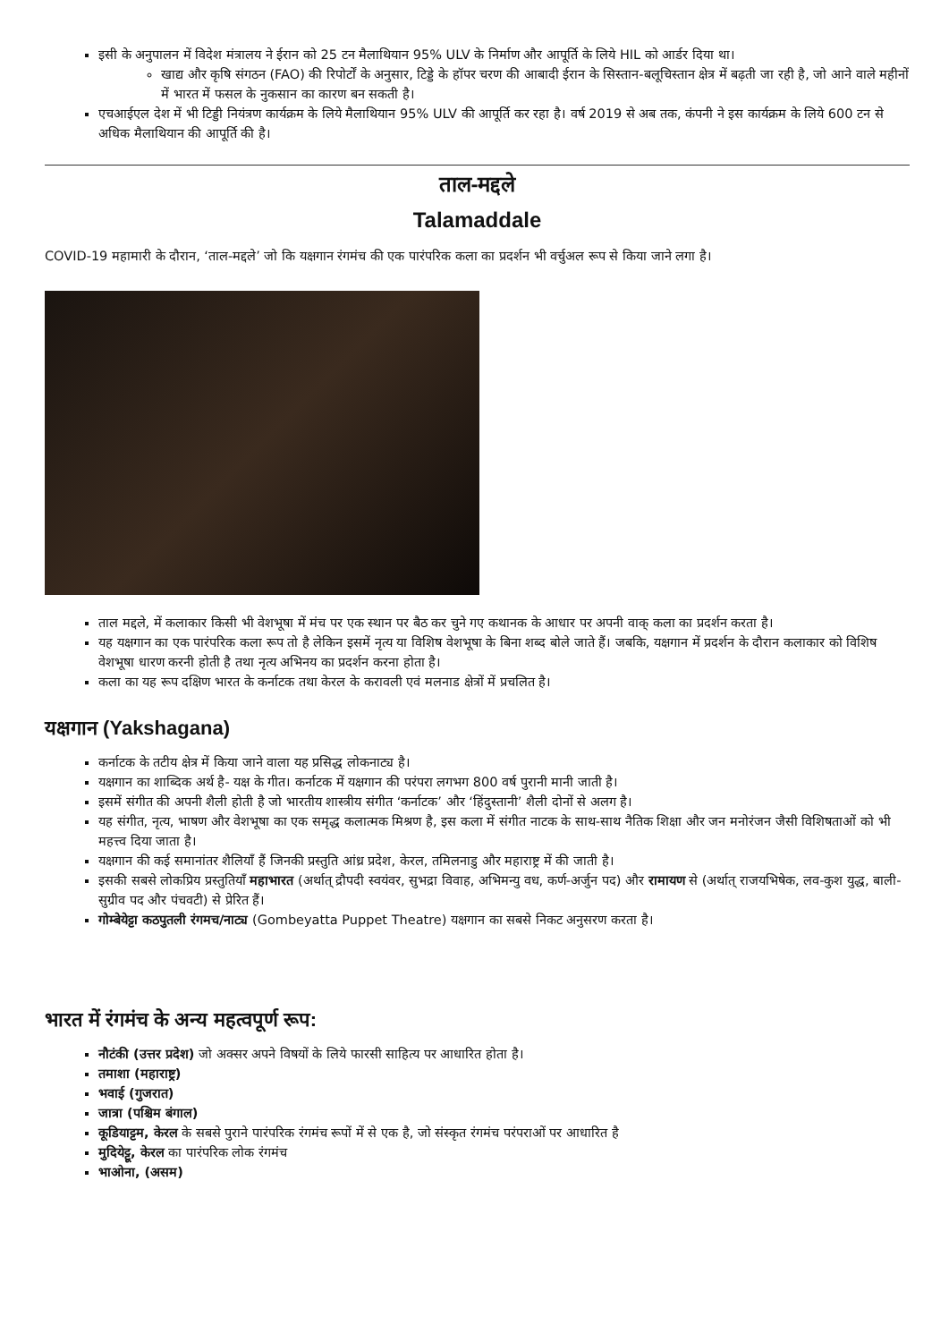इसी के अनुपालन में विदेश मंत्रालय ने ईरान को 25 टन मैलाथियान 95% ULV के निर्माण और आपूर्ति के लिये HIL को आर्डर दिया था।
खाद्य और कृषि संगठन (FAO) की रिपोर्टों के अनुसार, टिड्डे के हॉपर चरण की आबादी ईरान के सिस्तान-बलूचिस्तान क्षेत्र में बढ़ती जा रही है, जो आने वाले महीनों में भारत में फसल के नुकसान का कारण बन सकती है।
एचआईएल देश में भी टिड्डी नियंत्रण कार्यक्रम के लिये मैलाथियान 95% ULV की आपूर्ति कर रहा है। वर्ष 2019 से अब तक, कंपनी ने इस कार्यक्रम के लिये 600 टन से अधिक मैलाथियान की आपूर्ति की है।
ताल-मद्दले
Talamaddale
COVID-19 महामारी के दौरान, ‘ताल-मद्दले’ जो कि यक्षगान रंगमंच की एक पारंपरिक कला का प्रदर्शन भी वर्चुअल रूप से किया जाने लगा है।
ताल मद्दले, में कलाकार किसी भी वेशभूषा में मंच पर एक स्थान पर बैठ कर चुने गए कथानक के आधार पर अपनी वाक् कला का प्रदर्शन करता है।
यह यक्षगान का एक पारंपरिक कला रूप तो है लेकिन इसमें नृत्य या विशिष वेशभूषा के बिना शब्द बोले जाते हैं। जबकि, यक्षगान में प्रदर्शन के दौरान कलाकार को विशिष वेशभूषा धारण करनी होती है तथा नृत्य अभिनय का प्रदर्शन करना होता है।
कला का यह रूप दक्षिण भारत के कर्नाटक तथा केरल के करावली एवं मलनाड क्षेत्रों में प्रचलित है।
यक्षगान (Yakshagana)
कर्नाटक के तटीय क्षेत्र में किया जाने वाला यह प्रसिद्ध लोकनाट्य है।
यक्षगान का शाब्दिक अर्थ है- यक्ष के गीत। कर्नाटक में यक्षगान की परंपरा लगभग 800 वर्ष पुरानी मानी जाती है।
इसमें संगीत की अपनी शैली होती है जो भारतीय शास्त्रीय संगीत ‘कर्नाटक’ और ‘हिंदुस्तानी’ शैली दोनों से अलग है।
यह संगीत, नृत्य, भाषण और वेशभूषा का एक समृद्ध कलात्मक मिश्रण है, इस कला में संगीत नाटक के साथ-साथ नैतिक शिक्षा और जन मनोरंजन जैसी विशिषताओं को भी महत्त्व दिया जाता है।
यक्षगान की कई समानांतर शैलियाँ हैं जिनकी प्रस्तुति आंध्र प्रदेश, केरल, तमिलनाडु और महाराष्ट्र में की जाती है।
इसकी सबसे लोकप्रिय प्रस्तुतियाँ महाभारत (अर्थात् द्रौपदी स्वयंवर, सुभद्रा विवाह, अभिमन्यु वध, कर्ण-अर्जुन पद) और रामायण से (अर्थात् राजयभिषेक, लव-कुश युद्ध, बाली-सुग्रीव पद और पंचवटी) से प्रेरित हैं।
गोम्बेयेट्टा कठपुतली रंगमच/नाट्य (Gombeyatta Puppet Theatre) यक्षगान का सबसे निकट अनुसरण करता है।
भारत में रंगमंच के अन्य महत्वपूर्ण रूप:
नौटंकी (उत्तर प्रदेश) जो अक्सर अपने विषयों के लिये फारसी साहित्य पर आधारित होता है।
तमाशा (महाराष्ट्र)
भवाई (गुजरात)
जात्रा (पश्चिम बंगाल)
कूडियाट्टम, केरल के सबसे पुराने पारंपरिक रंगमंच रूपों में से एक है, जो संस्कृत रंगमंच परंपराओं पर आधारित है
मुदियेट्टू, केरल का पारंपरिक लोक रंगमंच
भाओना, (असम)